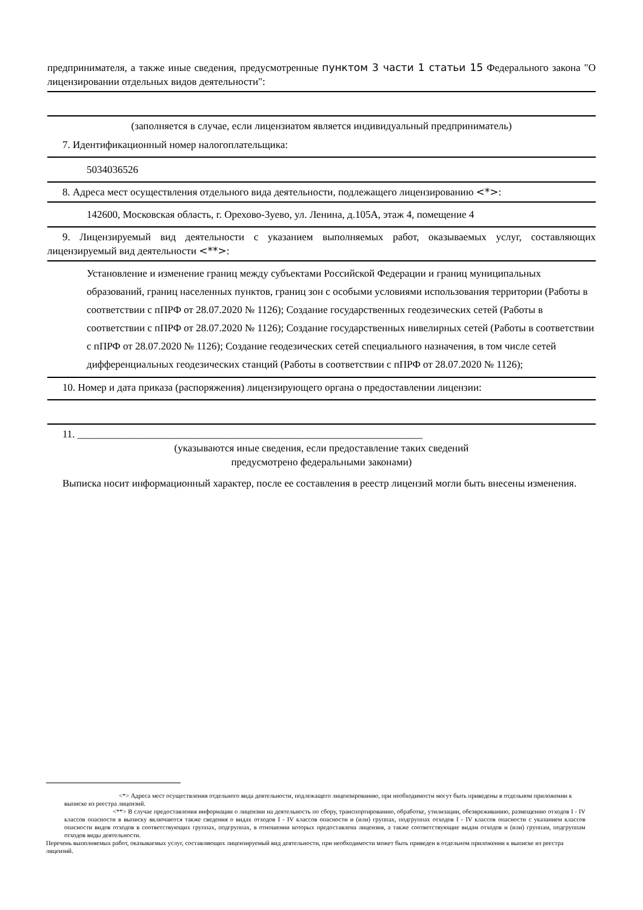предпринимателя, а также иные сведения, предусмотренные пунктом 3 части 1 статьи 15 Федерального закона "О лицензировании отдельных видов деятельности":
(заполняется в случае, если лицензиатом является индивидуальный предприниматель)
7. Идентификационный номер налогоплательщика:
5034036526
8. Адреса мест осуществления отдельного вида деятельности, подлежащего лицензированию <*>:
142600, Московская область, г. Орехово-Зуево, ул. Ленина, д.105А, этаж 4, помещение 4
9. Лицензируемый вид деятельности с указанием выполняемых работ, оказываемых услуг, составляющих лицензируемый вид деятельности <**>:
Установление и изменение границ между субъектами Российской Федерации и границ муниципальных образований, границ населенных пунктов, границ зон с особыми условиями использования территории (Работы в соответствии с пПРФ от 28.07.2020 № 1126); Создание государственных геодезических сетей (Работы в соответствии с пПРФ от 28.07.2020 № 1126); Создание государственных нивелирных сетей (Работы в соответствии с пПРФ от 28.07.2020 № 1126); Создание геодезических сетей специального назначения, в том числе сетей дифференциальных геодезических станций (Работы в соответствии с пПРФ от 28.07.2020 № 1126);
10. Номер и дата приказа (распоряжения) лицензирующего органа о предоставлении лицензии:
11. ___________________________________________________________________
(указываются иные сведения, если предоставление таких сведений
предусмотрено федеральными законами)
Выписка носит информационный характер, после ее составления в реестр лицензий могли быть внесены изменения.
<*> Адреса мест осуществления отдельного вида деятельности, подлежащего лицензированию, при необходимости могут быть приведены в отдельном приложении к выписке из реестра лицензий.
<**> В случае предоставления информации о лицензии на деятельность по сбору, транспортированию, обработке, утилизации, обезвреживанию, размещению отходов I - IV классов опасности в выписку включаются также сведения о видах отходов I - IV классов опасности и (или) группах, подгруппах отходов I - IV классов опасности с указанием классов опасности видов отходов в соответствующих группах, подгруппах, в отношении которых предоставлена лицензия, а также соответствующие видам отходов и (или) группам, подгруппам отходов виды деятельности.
Перечень выполняемых работ, оказываемых услуг, составляющих лицензируемый вид деятельности, при необходимости может быть приведен в отдельном приложении к выписке из реестра лицензий.